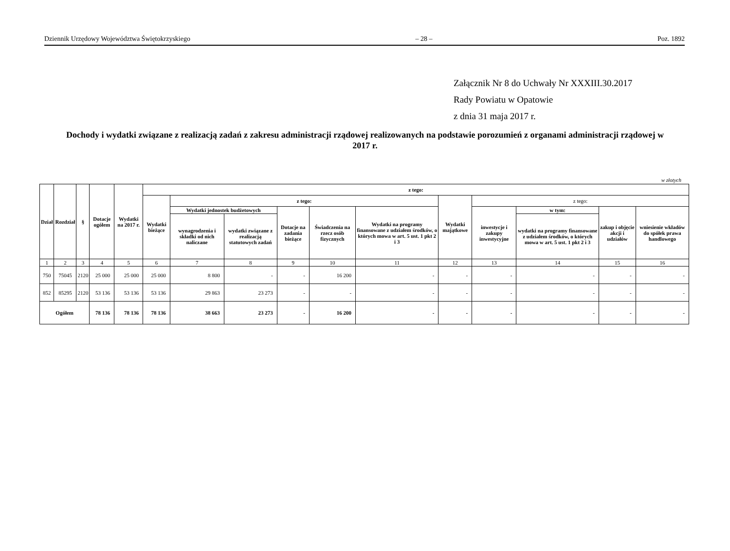Dziennik Urzędowy Województwa Świętokrzyskiego – 28 – Poz. 1892
Załącznik Nr 8 do Uchwały Nr XXXIII.30.2017
Rady Powiatu w Opatowie
z dnia 31 maja 2017 r.
Dochody i wydatki związane z realizacją zadań z zakresu administracji rządowej realizowanych na podstawie porozumień z organami administracji rządowej w 2017 r.
w złotych
| Dział | Rozdział | § | Dotacje ogółem | Wydatki na 2017 r. | z tego: | | | | | | | | | | |
| --- | --- | --- | --- | --- | --- | --- | --- | --- | --- | --- | --- | --- | --- | --- | --- |
| | | | | | Wydatki bieżące | z tego: | | | | | Wydatki majątkowe | z tego: | | | |
| | | | | | | Wydatki jednostek budżetowych | | Dotacje na zadania bieżące | Świadczenia na rzecz osób fizycznych | Wydatki na programy finansowane z udziałem środków, o których mowa w art. 5 ust. 1 pkt 2 i 3 | | inwestycje i zakupy inwestycyjne | w tym: | zakup i objęcie akcji i udziałów | wniesienie wkładów do spółek prawa handlowego |
| | | | | | | wynagrodzenia i składki od nich naliczane | wydatki związane z realizacją statutowych zadań | | | | | | wydatki na programy finansowane z udziałem środków, o których mowa w art. 5 ust. 1 pkt 2 i 3 | | |
| 1 | 2 | 3 | 4 | 5 | 6 | 7 | 8 | 9 | 10 | 11 | 12 | 13 | 14 | 15 | 16 |
| 750 | 75045 | 2120 | 25 000 | 25 000 | 25 000 | 8 800 | - | - | 16 200 | - | - | - | - | - | - |
| 852 | 85295 | 2120 | 53 136 | 53 136 | 53 136 | 29 863 | 23 273 | - | - | - | - | - | - | - | - |
| Ogółem | | | 78 136 | 78 136 | 78 136 | 38 663 | 23 273 | - | 16 200 | - | - | - | - | - | - |